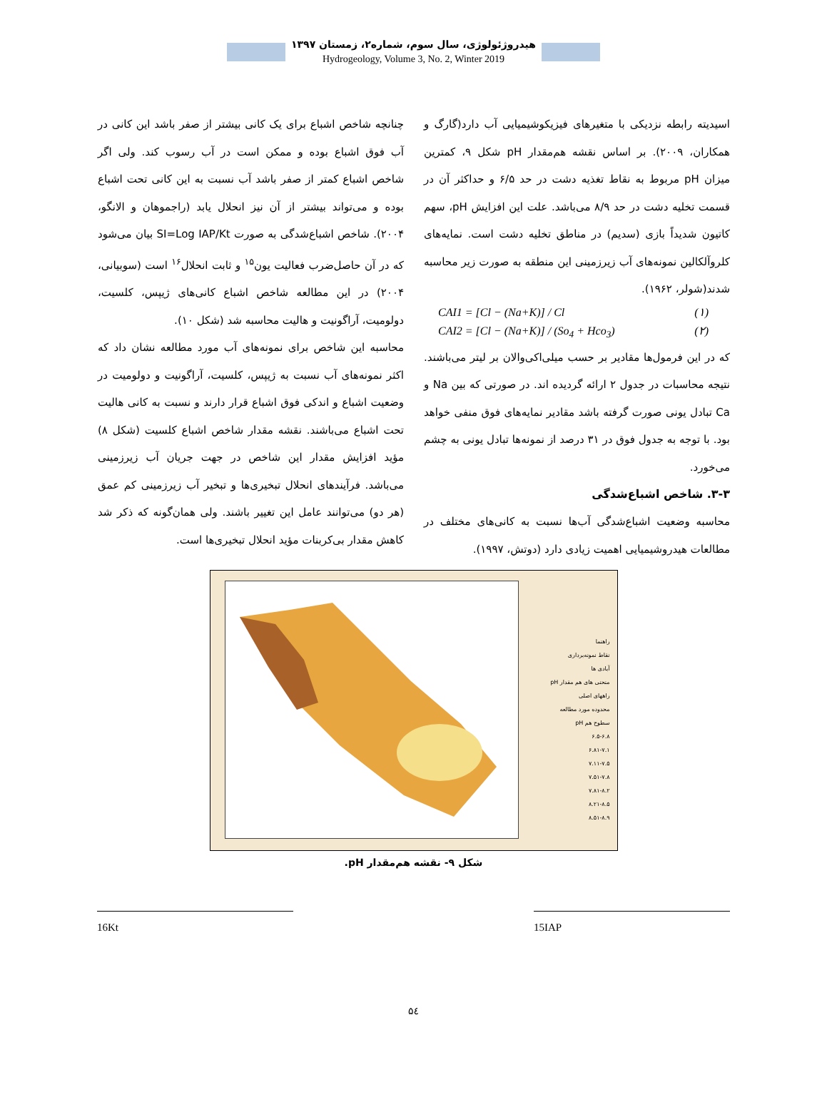هیدروژئولوژی، سال سوم، شماره۲، زمستان ۱۳۹۷
Hydrogeology, Volume 3, No. 2, Winter 2019
اسیدیته رابطه نزدیکی با متغیرهای فیزیکوشیمیایی آب دارد(گارگ و همکاران، ۲۰۰۹). بر اساس نقشه هم‌مقدار pH شکل ۹، کمترین میزان pH مربوط به نقاط تغذیه دشت در حد ۶/۵ و حداکثر آن در قسمت تخلیه دشت در حد ۸/۹ می‌باشد. علت این افزایش pH، سهم کاتیون شدیداً بازی (سدیم) در مناطق تخلیه دشت است. نمایه‌های کلروآلکالین نمونه‌های آب زیرزمینی این منطقه به صورت زیر محاسبه شدند(شولر، ۱۹۶۲).
CAI1 = [Cl − (Na+K)] / Cl (۱)
CAI2 = [Cl − (Na+K)] / (So<sub>4</sub> + Hco<sub>3</sub>) (۲)
که در این فرمول‌ها مقادیر بر حسب میلی‌اکی‌والان بر لیتر می‌باشند. نتیجه محاسبات در جدول ۲ ارائه گردیده اند. در صورتی که بین Na و Ca تبادل یونی صورت گرفته باشد مقادیر نمایه‌های فوق منفی خواهد بود. با توجه به جدول فوق در ۳۱ درصد از نمونه‌ها تبادل یونی به چشم می‌خورد.
۳-۳. شاخص اشباع‌شدگی
محاسبه وضعیت اشباع‌شدگی آب‌ها نسبت به کانی‌های مختلف در مطالعات هیدروشیمیایی اهمیت زیادی دارد (دوتش، ۱۹۹۷).
چنانچه شاخص اشباع برای یک کانی بیشتر از صفر باشد این کانی در آب فوق اشباع بوده و ممکن است در آب رسوب کند. ولی اگر شاخص اشباع کمتر از صفر باشد آب نسبت به این کانی تحت اشباع بوده و می‌تواند بیشتر از آن نیز انحلال یابد (راجموهان و الانگو، ۲۰۰۴). شاخص اشباع‌شدگی به صورت SI=Log IAP/Kt بیان می‌شود که در آن حاصل‌ضرب فعالیت یون<sup>۱۵</sup> و ثابت انحلال<sup>۱۶</sup> است (سوبیانی، ۲۰۰۴) در این مطالعه شاخص اشباع کانی‌های ژیپس، کلسیت، دولومیت، آراگونیت و هالیت محاسبه شد (شکل ۱۰).
محاسبه این شاخص برای نمونه‌های آب مورد مطالعه نشان داد که اکثر نمونه‌های آب نسبت به ژیپس، کلسیت، آراگونیت و دولومیت در وضعیت اشباع و اندکی فوق اشباع قرار دارند و نسبت به کانی هالیت تحت اشباع می‌باشند. نقشه مقدار شاخص اشباع کلسیت (شکل ۸) مؤید افزایش مقدار این شاخص در جهت جریان آب زیرزمینی می‌باشد. فرآیندهای انحلال تبخیری‌ها و تبخیر آب زیرزمینی کم عمق (هر دو) می‌توانند عامل این تغییر باشند. ولی همان‌گونه که ذکر شد کاهش مقدار بی‌کربنات مؤید انحلال تبخیری‌ها است.
راهنما
نقاط نمونه‌برداری
آبادی ها
منحنی های هم مقدار pH
راههای اصلی
محدوده مورد مطالعه
سطوح هم pH
۶.۵-۶.۸
۶.۸۱-۷.۱
۷.۱۱-۷.۵
۷.۵۱-۷.۸
۷.۸۱-۸.۲
۸.۲۱-۸.۵
۸.۵۱-۸.۹
شکل ۹- نقشه هم‌مقدار pH.
16Kt 15IAP
۵٤